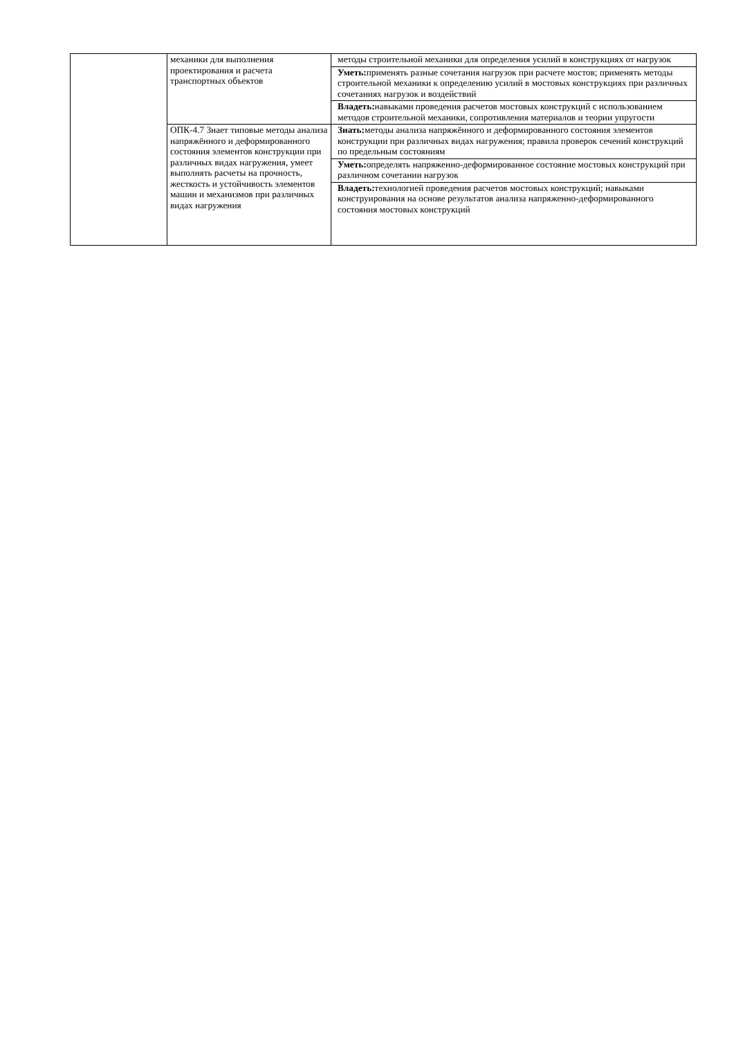| | механики для выполнения проектирования и расчета транспортных объектов | методы строительной механики для определения усилий в конструкциях от нагрузок |
| | | Уметь: применять разные сочетания нагрузок при расчете мостов; применять методы строительной механики к определению усилий в мостовых конструкциях при различных сочетаниях нагрузок и воздействий |
| | | Владеть: навыками проведения расчетов мостовых конструкций с использованием методов строительной механики, сопротивления материалов и теории упругости |
| | ОПК-4.7 Знает типовые методы анализа напряжённого и деформированного состояния элементов конструкции при различных видах нагружения, умеет выполнять расчеты на прочность, жесткость и устойчивость элементов машин и механизмов при различных видах нагружения | Знать: методы анализа напряжённого и деформированного состояния элементов конструкции при различных видах нагружения; правила проверок сечений конструкций по предельным состояниям |
| | | Уметь: определять напряженно-деформированное состояние мостовых конструкций при различном сочетании нагрузок |
| | | Владеть: технологией проведения расчетов мостовых конструкций; навыками конструирования на основе результатов анализа напряженно-деформированного состояния мостовых конструкций |